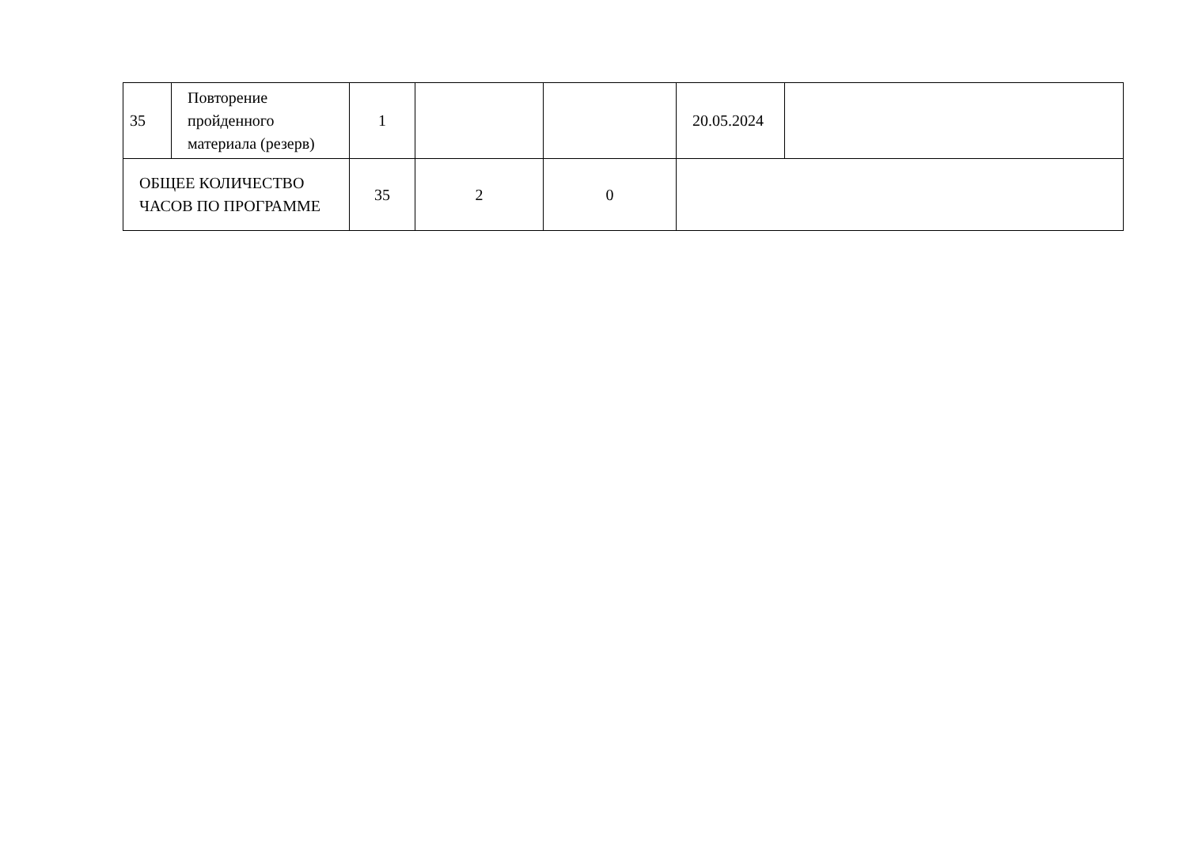| 35 | Повторение пройденного материала (резерв) | 1 | | | 20.05.2024 | |
| ОБЩЕЕ КОЛИЧЕСТВО ЧАСОВ ПО ПРОГРАММЕ | | 35 | 2 | 0 | | |